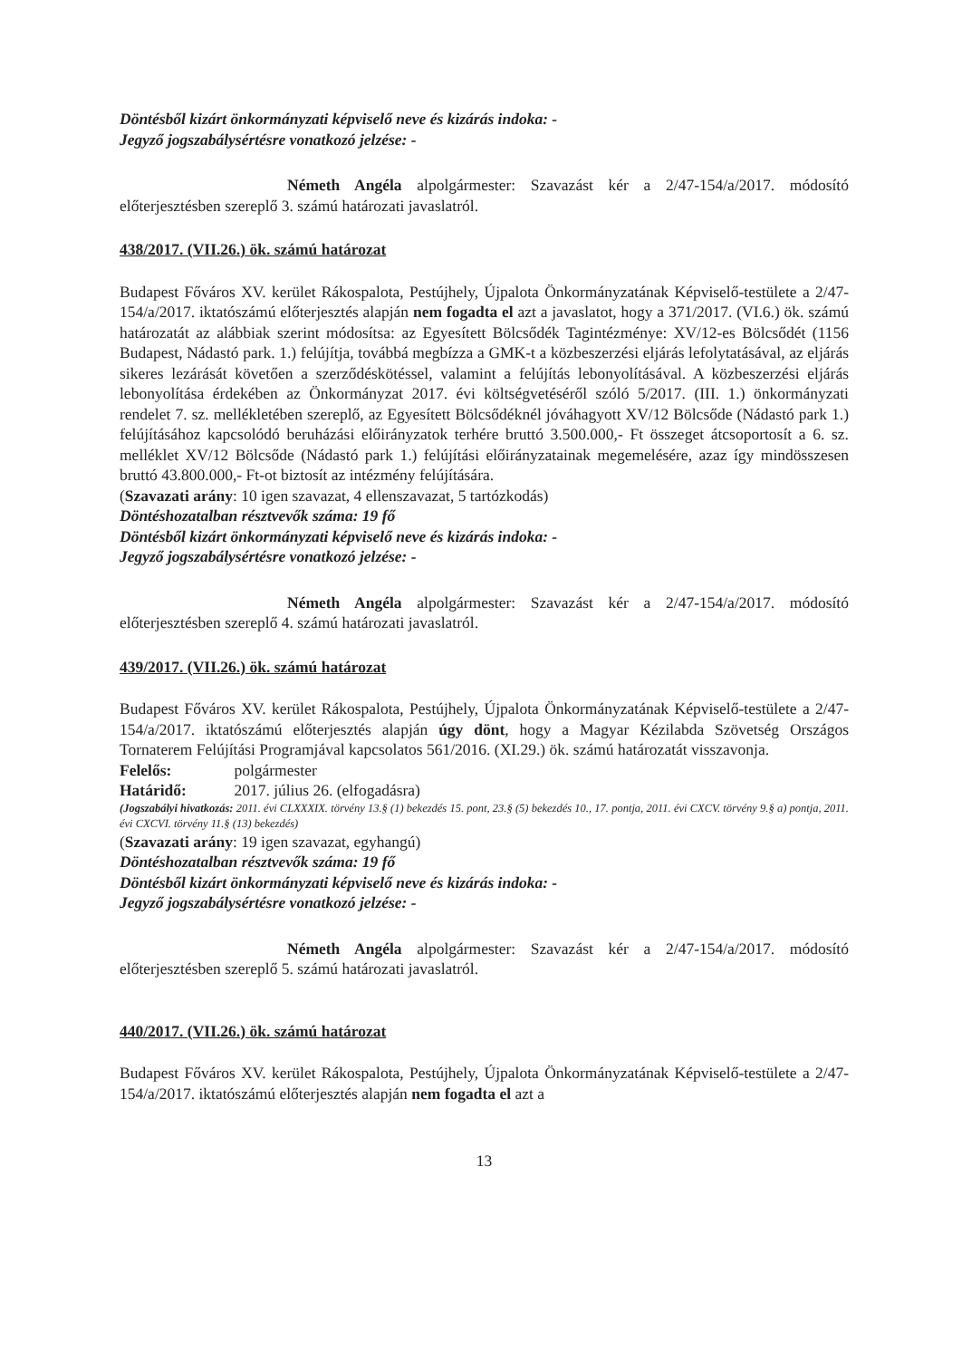Döntésből kizárt önkormányzati képviselő neve és kizárás indoka: -
Jegyző jogszabálysértésre vonatkozó jelzése: -
Németh Angéla alpolgármester: Szavazást kér a 2/47-154/a/2017. módosító előterjesztésben szereplő 3. számú határozati javaslatról.
438/2017. (VII.26.) ök. számú határozat
Budapest Főváros XV. kerület Rákospalota, Pestújhely, Újpalota Önkormányzatának Képviselő-testülete a 2/47-154/a/2017. iktatószámú előterjesztés alapján nem fogadta el azt a javaslatot, hogy a 371/2017. (VI.6.) ök. számú határozatát az alábbiak szerint módosítsa: az Egyesített Bölcsődék Tagintézménye: XV/12-es Bölcsődét (1156 Budapest, Nádastó park. 1.) felújítja, továbbá megbízza a GMK-t a közbeszerzési eljárás lefolytatásával, az eljárás sikeres lezárását követően a szerződéskötéssel, valamint a felújítás lebonyolításával. A közbeszerzési eljárás lebonyolítása érdekében az Önkormányzat 2017. évi költségvetéséről szóló 5/2017. (III. 1.) önkormányzati rendelet 7. sz. mellékletében szereplő, az Egyesített Bölcsődéknél jóváhagyott XV/12 Bölcsőde (Nádastó park 1.) felújításához kapcsolódó beruházási előirányzatok terhére bruttó 3.500.000,- Ft összeget átcsoportosít a 6. sz. melléklet XV/12 Bölcsőde (Nádastó park 1.) felújítási előirányzatainak megemelésére, azaz így mindösszesen bruttó 43.800.000,- Ft-ot biztosít az intézmény felújítására.
(Szavazati arány: 10 igen szavazat, 4 ellenszavazat, 5 tartózkodás)
Döntéshozatalban résztvevők száma: 19 fő
Döntésből kizárt önkormányzati képviselő neve és kizárás indoka: -
Jegyző jogszabálysértésre vonatkozó jelzése: -
Németh Angéla alpolgármester: Szavazást kér a 2/47-154/a/2017. módosító előterjesztésben szereplő 4. számú határozati javaslatról.
439/2017. (VII.26.) ök. számú határozat
Budapest Főváros XV. kerület Rákospalota, Pestújhely, Újpalota Önkormányzatának Képviselő-testülete a 2/47-154/a/2017. iktatószámú előterjesztés alapján úgy dönt, hogy a Magyar Kézilabda Szövetség Országos Tornaterem Felújítási Programjával kapcsolatos 561/2016. (XI.29.) ök. számú határozatát visszavonja.
Felelős: polgármester
Határidő: 2017. július 26. (elfogadásra)
(Jogszabályi hivatkozás: 2011. évi CLXXXIX. törvény 13.§ (1) bekezdés 15. pont, 23.§ (5) bekezdés 10., 17. pontja, 2011. évi CXCV. törvény 9.§ a) pontja, 2011. évi CXCVI. törvény 11.§ (13) bekezdés)
(Szavazati arány: 19 igen szavazat, egyhangú)
Döntéshozatalban résztvevők száma: 19 fő
Döntésből kizárt önkormányzati képviselő neve és kizárás indoka: -
Jegyző jogszabálysértésre vonatkozó jelzése: -
Németh Angéla alpolgármester: Szavazást kér a 2/47-154/a/2017. módosító előterjesztésben szereplő 5. számú határozati javaslatról.
440/2017. (VII.26.) ök. számú határozat
Budapest Főváros XV. kerület Rákospalota, Pestújhely, Újpalota Önkormányzatának Képviselő-testülete a 2/47-154/a/2017. iktatószámú előterjesztés alapján nem fogadta el azt a
13